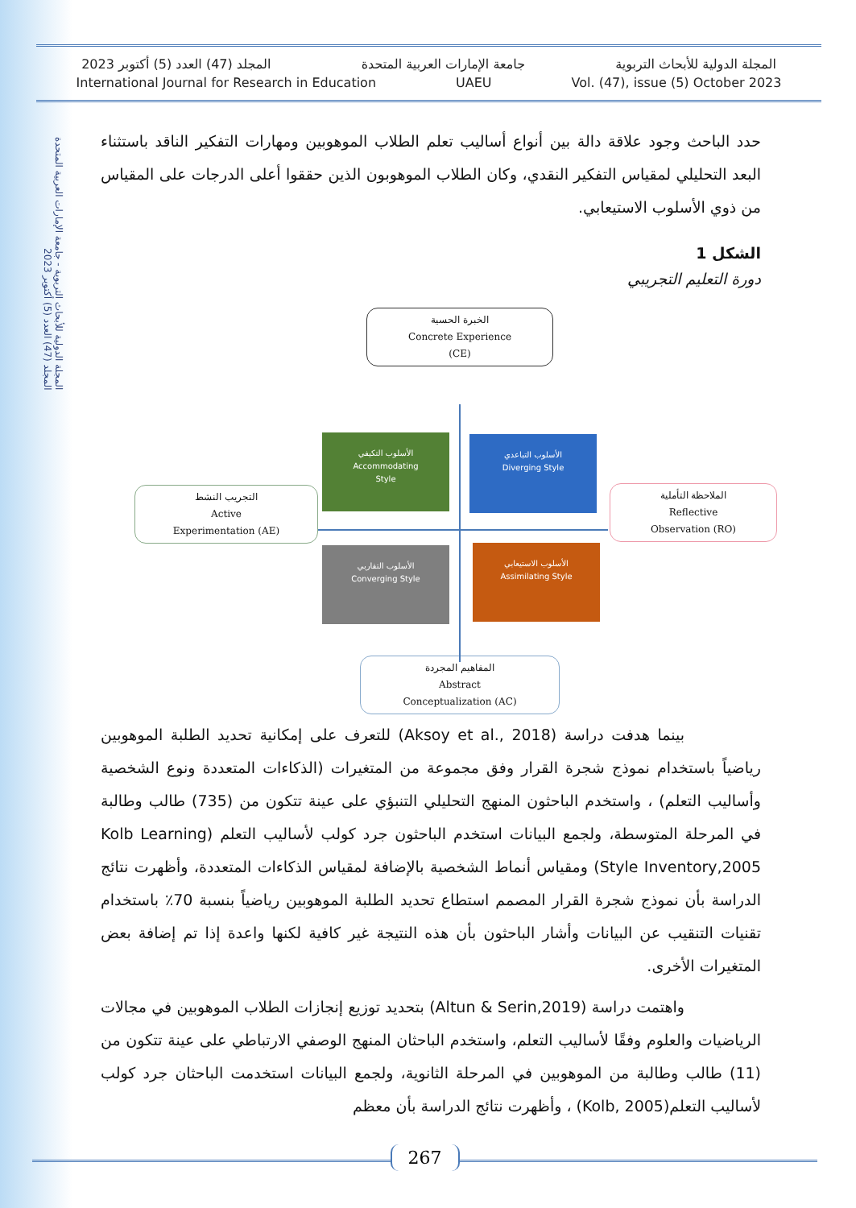المجلة الدولية للأبحاث التربوية - جامعة الإمارات العربية المتحدة
المجلد (47) العدد (5) أكتوبر 2023
المجلة الدولية للأبحاث التربوية جامعة الإمارات العربية المتحدة المجلد (47) العدد (5) أكتوبر 2023
International Journal for Research in Education UAEU Vol. (47), issue (5) October 2023
حدد الباحث وجود علاقة دالة بين أنواع أساليب تعلم الطلاب الموهوبين ومهارات التفكير الناقد باستثناء البعد التحليلي لمقياس التفكير النقدي، وكان الطلاب الموهوبون الذين حققوا أعلى الدرجات على المقياس من ذوي الأسلوب الاستيعابي.
الشكل 1
دورة التعليم التجريبي
الخبرة الحسية
Concrete Experience
(CE)
التجريب النشط
Active
Experimentation (AE)
الملاحظة التأملية
Reflective
Observation (RO)
المفاهيم المجردة
Abstract
Conceptualization (AC)
الأسلوب التكيفي
Accommodating
Style
الأسلوب التباعدي
Diverging Style
الأسلوب التقاربي
Converging Style
الأسلوب الاستيعابي
Assimilating Style
بينما هدفت دراسة (Aksoy et al., 2018) للتعرف على إمكانية تحديد الطلبة الموهوبين رياضياً باستخدام نموذج شجرة القرار وفق مجموعة من المتغيرات (الذكاءات المتعددة ونوع الشخصية وأساليب التعلم) ، واستخدم الباحثون المنهج التحليلي التنبؤي على عينة تتكون من (735) طالب وطالبة في المرحلة المتوسطة، ولجمع البيانات استخدم الباحثون جرد كولب لأساليب التعلم (Kolb Learning Style Inventory,2005) ومقياس أنماط الشخصية بالإضافة لمقياس الذكاءات المتعددة، وأظهرت نتائج الدراسة بأن نموذج شجرة القرار المصمم استطاع تحديد الطلبة الموهوبين رياضياً بنسبة 70٪ باستخدام تقنيات التنقيب عن البيانات وأشار الباحثون بأن هذه النتيجة غير كافية لكنها واعدة إذا تم إضافة بعض المتغيرات الأخرى.
واهتمت دراسة (Altun & Serin,2019) بتحديد توزيع إنجازات الطلاب الموهوبين في مجالات الرياضيات والعلوم وفقًا لأساليب التعلم، واستخدم الباحثان المنهج الوصفي الارتباطي على عينة تتكون من (11) طالب وطالبة من الموهوبين في المرحلة الثانوية، ولجمع البيانات استخدمت الباحثان جرد كولب لأساليب التعلم(Kolb, 2005) ، وأظهرت نتائج الدراسة بأن معظم
267